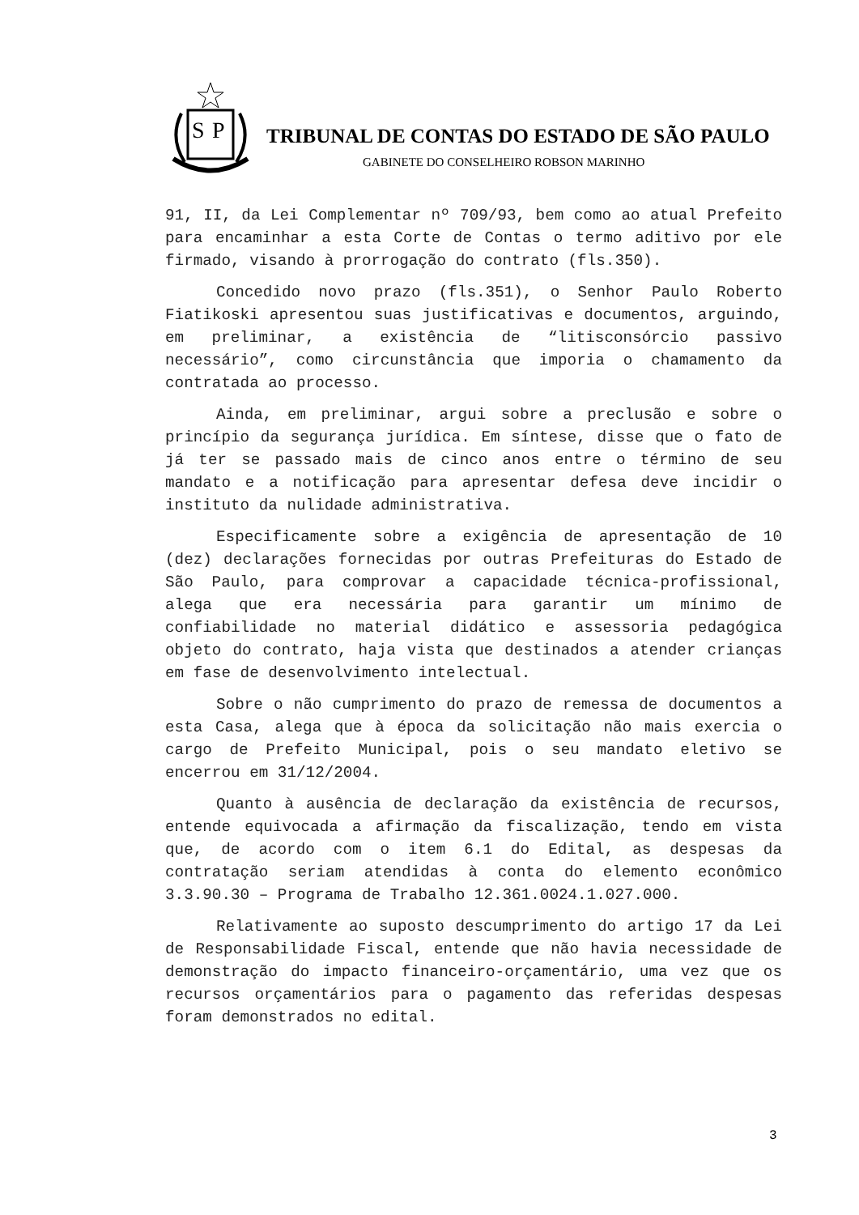S
P
TRIBUNAL DE CONTAS DO ESTADO DE SÃO PAULO
GABINETE DO CONSELHEIRO ROBSON MARINHO
91, II, da Lei Complementar nº 709/93, bem como ao atual Prefeito para encaminhar a esta Corte de Contas o termo aditivo por ele firmado, visando à prorrogação do contrato (fls.350).
Concedido novo prazo (fls.351), o Senhor Paulo Roberto Fiatikoski apresentou suas justificativas e documentos, arguindo, em preliminar, a existência de “litisconsórcio passivo necessário”, como circunstância que imporia o chamamento da contratada ao processo.
Ainda, em preliminar, argui sobre a preclusão e sobre o princípio da segurança jurídica. Em síntese, disse que o fato de já ter se passado mais de cinco anos entre o término de seu mandato e a notificação para apresentar defesa deve incidir o instituto da nulidade administrativa.
Especificamente sobre a exigência de apresentação de 10 (dez) declarações fornecidas por outras Prefeituras do Estado de São Paulo, para comprovar a capacidade técnica-profissional, alega que era necessária para garantir um mínimo de confiabilidade no material didático e assessoria pedagógica objeto do contrato, haja vista que destinados a atender crianças em fase de desenvolvimento intelectual.
Sobre o não cumprimento do prazo de remessa de documentos a esta Casa, alega que à época da solicitação não mais exercia o cargo de Prefeito Municipal, pois o seu mandato eletivo se encerrou em 31/12/2004.
Quanto à ausência de declaração da existência de recursos, entende equivocada a afirmação da fiscalização, tendo em vista que, de acordo com o item 6.1 do Edital, as despesas da contratação seriam atendidas à conta do elemento econômico 3.3.90.30 – Programa de Trabalho 12.361.0024.1.027.000.
Relativamente ao suposto descumprimento do artigo 17 da Lei de Responsabilidade Fiscal, entende que não havia necessidade de demonstração do impacto financeiro-orçamentário, uma vez que os recursos orçamentários para o pagamento das referidas despesas foram demonstrados no edital.
3